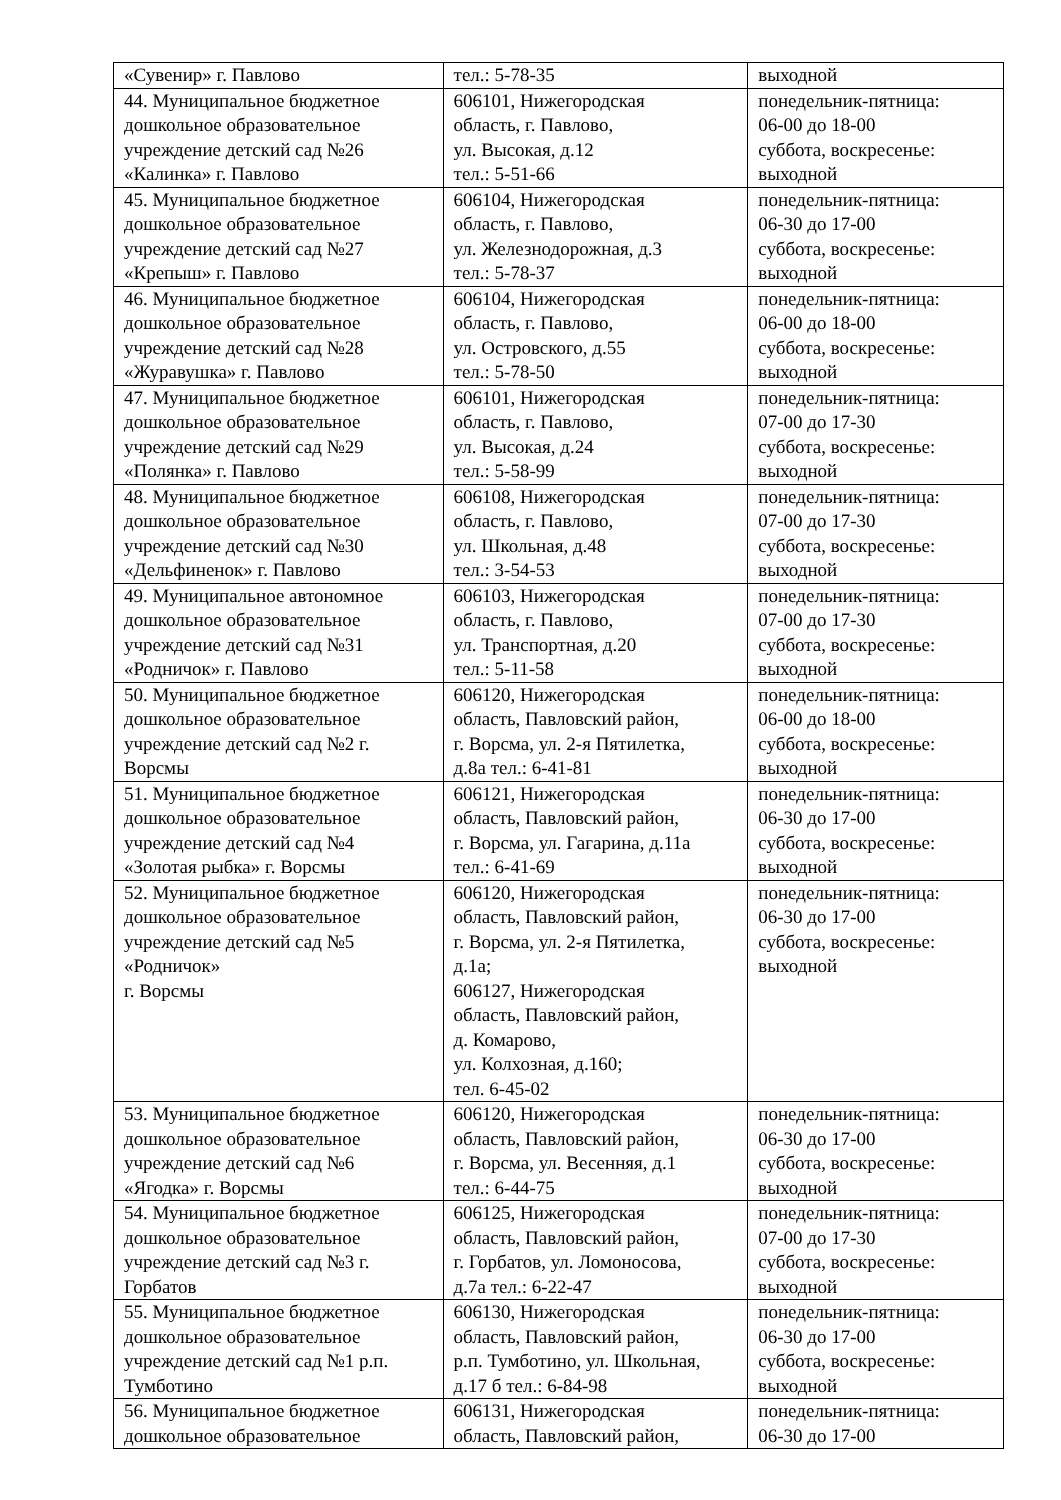| «Сувенир» г. Павлово | тел.: 5-78-35 | выходной |
| 44. Муниципальное бюджетное дошкольное образовательное учреждение детский сад №26 «Калинка» г. Павлово | 606101, Нижегородская область, г. Павлово, ул. Высокая, д.12 тел.: 5-51-66 | понедельник-пятница: 06-00 до 18-00 суббота, воскресенье: выходной |
| 45. Муниципальное бюджетное дошкольное образовательное учреждение детский сад №27 «Крепыш» г. Павлово | 606104, Нижегородская область, г. Павлово, ул. Железнодорожная, д.3 тел.: 5-78-37 | понедельник-пятница: 06-30 до 17-00 суббота, воскресенье: выходной |
| 46. Муниципальное бюджетное дошкольное образовательное учреждение детский сад №28 «Журавушка» г. Павлово | 606104, Нижегородская область, г. Павлово, ул. Островского, д.55 тел.: 5-78-50 | понедельник-пятница: 06-00 до 18-00 суббота, воскресенье: выходной |
| 47. Муниципальное бюджетное дошкольное образовательное учреждение детский сад №29 «Полянка» г. Павлово | 606101, Нижегородская область, г. Павлово, ул. Высокая, д.24 тел.: 5-58-99 | понедельник-пятница: 07-00 до 17-30 суббота, воскресенье: выходной |
| 48. Муниципальное бюджетное дошкольное образовательное учреждение детский сад №30 «Дельфиненок» г. Павлово | 606108, Нижегородская область, г. Павлово, ул. Школьная, д.48 тел.: 3-54-53 | понедельник-пятница: 07-00 до 17-30 суббота, воскресенье: выходной |
| 49. Муниципальное автономное дошкольное образовательное учреждение детский сад №31 «Родничок» г. Павлово | 606103, Нижегородская область, г. Павлово, ул. Транспортная, д.20 тел.: 5-11-58 | понедельник-пятница: 07-00 до 17-30 суббота, воскресенье: выходной |
| 50. Муниципальное бюджетное дошкольное образовательное учреждение детский сад №2 г. Ворсмы | 606120, Нижегородская область, Павловский район, г. Ворсма, ул. 2-я Пятилетка, д.8а тел.: 6-41-81 | понедельник-пятница: 06-00 до 18-00 суббота, воскресенье: выходной |
| 51. Муниципальное бюджетное дошкольное образовательное учреждение детский сад №4 «Золотая рыбка» г. Ворсмы | 606121, Нижегородская область, Павловский район, г. Ворсма, ул. Гагарина, д.11а тел.: 6-41-69 | понедельник-пятница: 06-30 до 17-00 суббота, воскресенье: выходной |
| 52. Муниципальное бюджетное дошкольное образовательное учреждение детский сад №5 «Родничок» г. Ворсмы | 606120, Нижегородская область, Павловский район, г. Ворсма, ул. 2-я Пятилетка, д.1а; 606127, Нижегородская область, Павловский район, д. Комарово, ул. Колхозная, д.160; тел. 6-45-02 | понедельник-пятница: 06-30 до 17-00 суббота, воскресенье: выходной |
| 53. Муниципальное бюджетное дошкольное образовательное учреждение детский сад №6 «Ягодка» г. Ворсмы | 606120, Нижегородская область, Павловский район, г. Ворсма, ул. Весенняя, д.1 тел.: 6-44-75 | понедельник-пятница: 06-30 до 17-00 суббота, воскресенье: выходной |
| 54. Муниципальное бюджетное дошкольное образовательное учреждение детский сад №3 г. Горбатов | 606125, Нижегородская область, Павловский район, г. Горбатов, ул. Ломоносова, д.7а тел.: 6-22-47 | понедельник-пятница: 07-00 до 17-30 суббота, воскресенье: выходной |
| 55. Муниципальное бюджетное дошкольное образовательное учреждение детский сад №1 р.п. Тумботино | 606130, Нижегородская область, Павловский район, р.п. Тумботино, ул. Школьная, д.17 б тел.: 6-84-98 | понедельник-пятница: 06-30 до 17-00 суббота, воскресенье: выходной |
| 56. Муниципальное бюджетное дошкольное образовательное | 606131, Нижегородская область, Павловский район, | понедельник-пятница: 06-30 до 17-00 |